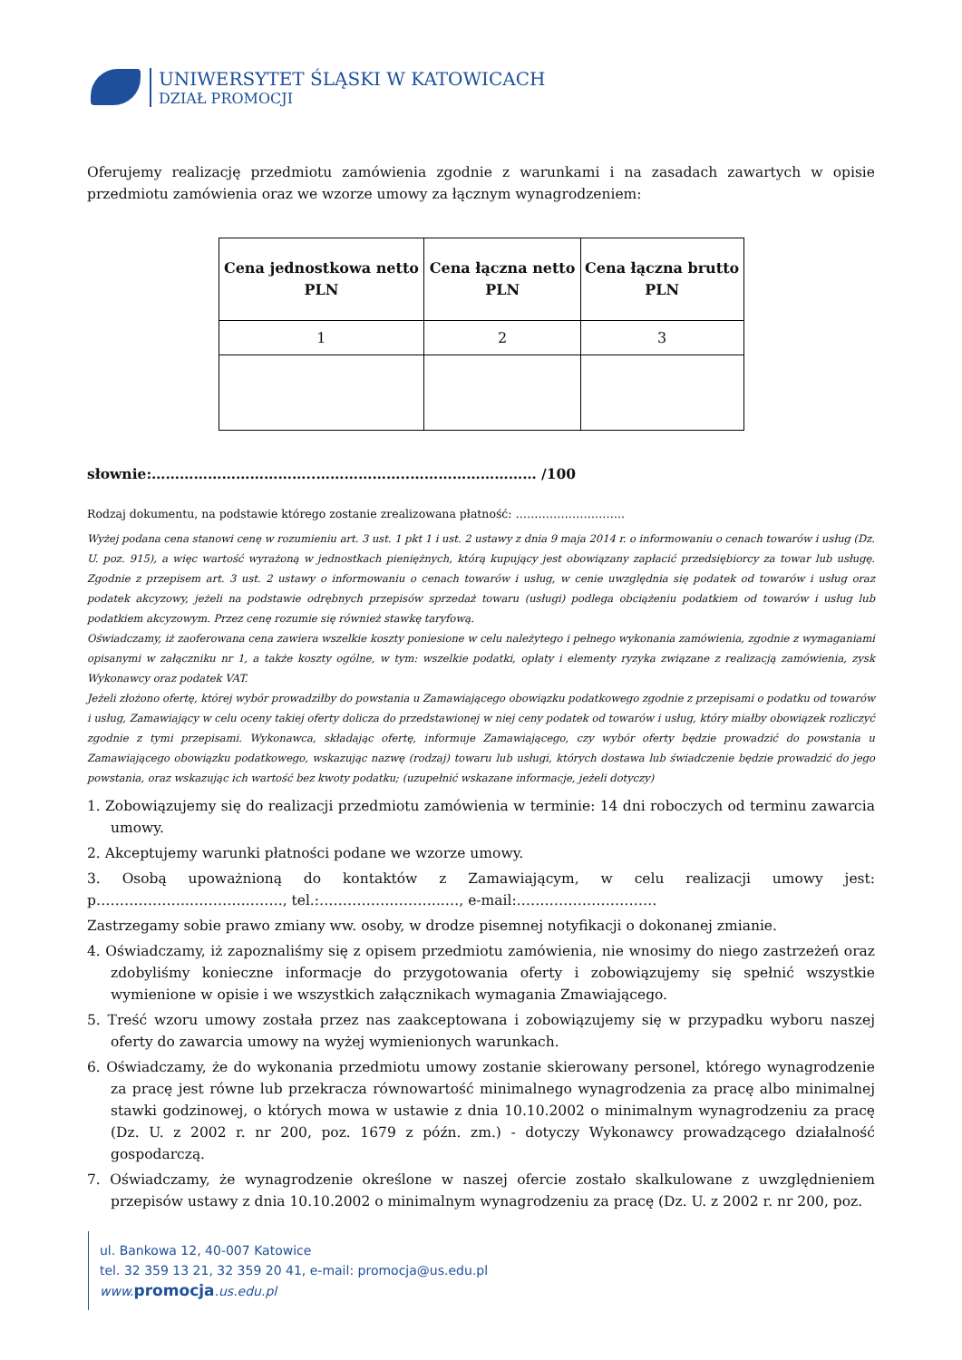UNIWERSYTET ŚLĄSKI W KATOWICACH
DZIAŁ PROMOCJI
Oferujemy realizację przedmiotu zamówienia zgodnie z warunkami i na zasadach zawartych w opisie przedmiotu zamówienia oraz we wzorze umowy za łącznym wynagrodzeniem:
| Cena jednostkowa netto PLN | Cena łączna netto PLN | Cena łączna brutto PLN |
| --- | --- | --- |
| 1 | 2 | 3 |
słownie:……………………………..………………..……………………… /100
Rodzaj dokumentu, na podstawie którego zostanie zrealizowana płatność: ………………………..
Wyżej podana cena stanowi cenę w rozumieniu art. 3 ust. 1 pkt 1 i ust. 2 ustawy z dnia 9 maja 2014 r. o informowaniu o cenach towarów i usług (Dz. U. poz. 915), a więc wartość wyrażoną w jednostkach pieniężnych, którą kupujący jest obowiązany zapłacić przedsiębiorcy za towar lub usługę. Zgodnie z przepisem art. 3 ust. 2 ustawy o informowaniu o cenach towarów i usług, w cenie uwzględnia się podatek od towarów i usług oraz podatek akcyzowy, jeżeli na podstawie odrębnych przepisów sprzedaż towaru (usługi) podlega obciążeniu podatkiem od towarów i usług lub podatkiem akcyzowym. Przez cenę rozumie się również stawkę taryfową.
Oświadczamy, iż zaoferowana cena zawiera wszelkie koszty poniesione w celu należytego i pełnego wykonania zamówienia, zgodnie z wymaganiami opisanymi w załączniku nr 1, a także koszty ogólne, w tym: wszelkie podatki, opłaty i elementy ryzyka związane z realizacją zamówienia, zysk Wykonawcy oraz podatek VAT.
Jeżeli złożono ofertę, której wybór prowadziłby do powstania u Zamawiającego obowiązku podatkowego zgodnie z przepisami o podatku od towarów i usług, Zamawiający w celu oceny takiej oferty dolicza do przedstawionej w niej ceny podatek od towarów i usług, który miałby obowiązek rozliczyć zgodnie z tymi przepisami. Wykonawca, składając ofertę, informuje Zamawiającego, czy wybór oferty będzie prowadzić do powstania u Zamawiającego obowiązku podatkowego, wskazując nazwę (rodzaj) towaru lub usługi, których dostawa lub świadczenie będzie prowadzić do jego powstania, oraz wskazując ich wartość bez kwoty podatku; (uzupełnić wskazane informacje, jeżeli dotyczy)
1. Zobowiązujemy się do realizacji przedmiotu zamówienia w terminie: 14 dni roboczych od terminu zawarcia umowy.
2. Akceptujemy warunki płatności podane we wzorze umowy.
3. Osobą upoważnioną do kontaktów z Zamawiającym, w celu realizacji umowy jest: p……………….…………..……., tel.:…………….………..…, e-mail:…………………………
Zastrzegamy sobie prawo zmiany ww. osoby, w drodze pisemnej notyfikacji o dokonanej zmianie.
4. Oświadczamy, iż zapoznaliśmy się z opisem przedmiotu zamówienia, nie wnosimy do niego zastrzeżeń oraz zdobyliśmy konieczne informacje do przygotowania oferty i zobowiązujemy się spełnić wszystkie wymienione w opisie i we wszystkich załącznikach wymagania Zmawiającego.
5. Treść wzoru umowy została przez nas zaakceptowana i zobowiązujemy się w przypadku wyboru naszej oferty do zawarcia umowy na wyżej wymienionych warunkach.
6. Oświadczamy, że do wykonania przedmiotu umowy zostanie skierowany personel, którego wynagrodzenie za pracę jest równe lub przekracza równowartość minimalnego wynagrodzenia za pracę albo minimalnej stawki godzinowej, o których mowa w ustawie z dnia 10.10.2002 o minimalnym wynagrodzeniu za pracę (Dz. U. z 2002 r. nr 200, poz. 1679 z późn. zm.) - dotyczy Wykonawcy prowadzącego działalność gospodarczą.
7. Oświadczamy, że wynagrodzenie określone w naszej ofercie zostało skalkulowane z uwzględnieniem przepisów ustawy z dnia 10.10.2002 o minimalnym wynagrodzeniu za pracę (Dz. U. z 2002 r. nr 200, poz.
ul. Bankowa 12, 40-007 Katowice
tel. 32 359 13 21, 32 359 20 41, e-mail: promocja@us.edu.pl
www. promocja.us.edu.pl